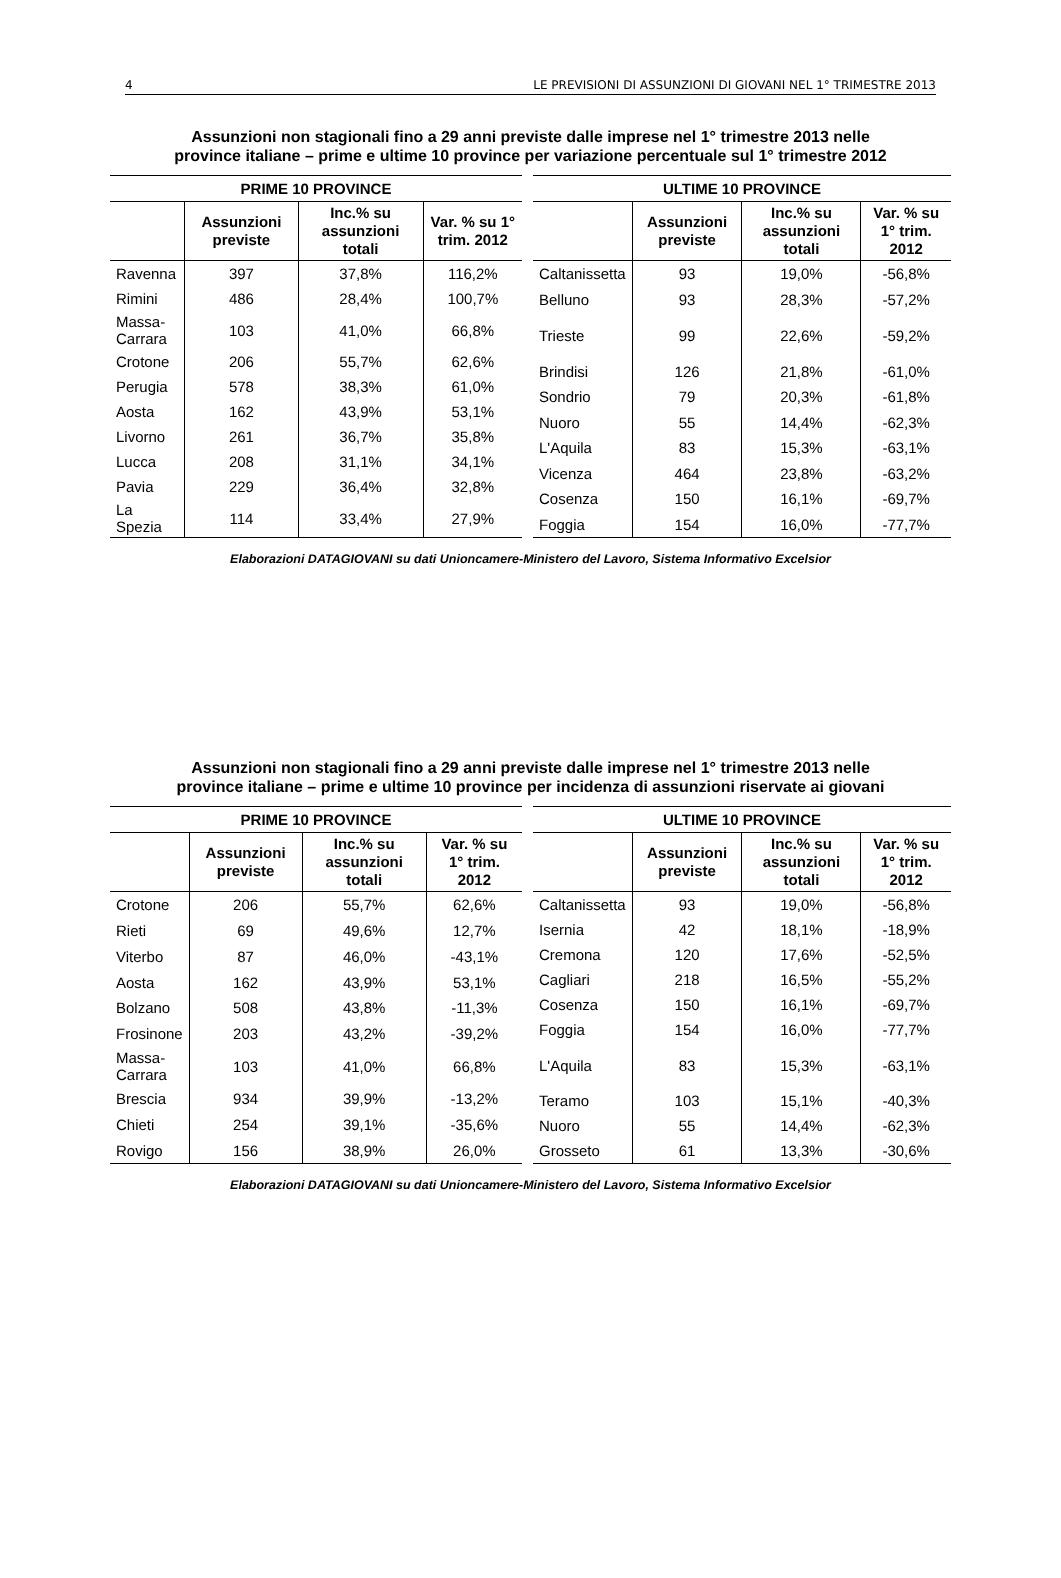4 LE PREVISIONI DI ASSUNZIONI DI GIOVANI NEL 1° TRIMESTRE 2013
Assunzioni non stagionali fino a 29 anni previste dalle imprese nel 1° trimestre 2013 nelle
province italiane – prime e ultime 10 province per variazione percentuale sul 1° trimestre 2012
| PRIME 10 PROVINCE | | | |
| --- | --- | --- | --- |
| | Assunzioni previste | Inc.% su assunzioni totali | Var. % su 1° trim. 2012 |
| Ravenna | 397 | 37,8% | 116,2% |
| Rimini | 486 | 28,4% | 100,7% |
| Massa- Carrara | 103 | 41,0% | 66,8% |
| Crotone | 206 | 55,7% | 62,6% |
| Perugia | 578 | 38,3% | 61,0% |
| Aosta | 162 | 43,9% | 53,1% |
| Livorno | 261 | 36,7% | 35,8% |
| Lucca | 208 | 31,1% | 34,1% |
| Pavia | 229 | 36,4% | 32,8% |
| La Spezia | 114 | 33,4% | 27,9% |
| ULTIME 10 PROVINCE | | | |
| --- | --- | --- | --- |
| | Assunzioni previste | Inc.% su assunzioni totali | Var. % su 1° trim. 2012 |
| Caltanissetta | 93 | 19,0% | -56,8% |
| Belluno | 93 | 28,3% | -57,2% |
| Trieste | 99 | 22,6% | -59,2% |
| Brindisi | 126 | 21,8% | -61,0% |
| Sondrio | 79 | 20,3% | -61,8% |
| Nuoro | 55 | 14,4% | -62,3% |
| L'Aquila | 83 | 15,3% | -63,1% |
| Vicenza | 464 | 23,8% | -63,2% |
| Cosenza | 150 | 16,1% | -69,7% |
| Foggia | 154 | 16,0% | -77,7% |
Elaborazioni DATAGIOVANI su dati Unioncamere-Ministero del Lavoro, Sistema Informativo Excelsior
Assunzioni non stagionali fino a 29 anni previste dalle imprese nel 1° trimestre 2013 nelle
province italiane – prime e ultime 10 province per incidenza di assunzioni riservate ai giovani
| PRIME 10 PROVINCE | | | |
| --- | --- | --- | --- |
| | Assunzioni previste | Inc.% su assunzioni totali | Var. % su 1° trim. 2012 |
| Crotone | 206 | 55,7% | 62,6% |
| Rieti | 69 | 49,6% | 12,7% |
| Viterbo | 87 | 46,0% | -43,1% |
| Aosta | 162 | 43,9% | 53,1% |
| Bolzano | 508 | 43,8% | -11,3% |
| Frosinone | 203 | 43,2% | -39,2% |
| Massa- Carrara | 103 | 41,0% | 66,8% |
| Brescia | 934 | 39,9% | -13,2% |
| Chieti | 254 | 39,1% | -35,6% |
| Rovigo | 156 | 38,9% | 26,0% |
| ULTIME 10 PROVINCE | | | |
| --- | --- | --- | --- |
| | Assunzioni previste | Inc.% su assunzioni totali | Var. % su 1° trim. 2012 |
| Caltanissetta | 93 | 19,0% | -56,8% |
| Isernia | 42 | 18,1% | -18,9% |
| Cremona | 120 | 17,6% | -52,5% |
| Cagliari | 218 | 16,5% | -55,2% |
| Cosenza | 150 | 16,1% | -69,7% |
| Foggia | 154 | 16,0% | -77,7% |
| L'Aquila | 83 | 15,3% | -63,1% |
| Teramo | 103 | 15,1% | -40,3% |
| Nuoro | 55 | 14,4% | -62,3% |
| Grosseto | 61 | 13,3% | -30,6% |
Elaborazioni DATAGIOVANI su dati Unioncamere-Ministero del Lavoro, Sistema Informativo Excelsior